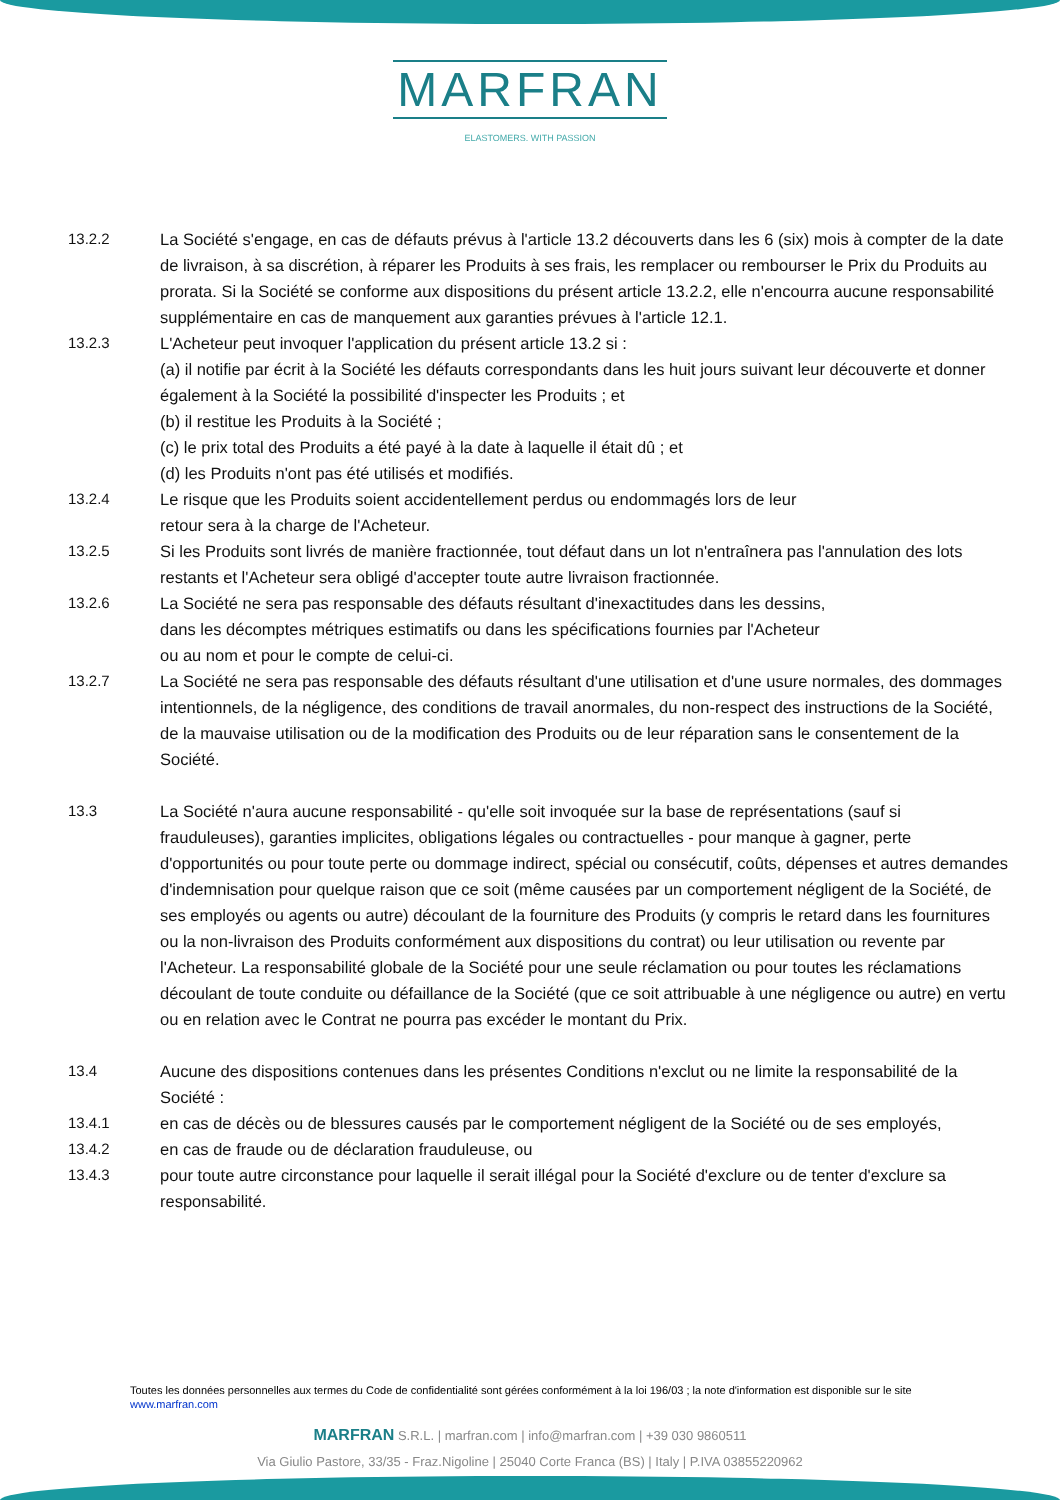MARFRAN
ELASTOMERS. WITH PASSION
13.2.2 La Société s'engage, en cas de défauts prévus à l'article 13.2 découverts dans les 6 (six) mois à compter de la date de livraison, à sa discrétion, à réparer les Produits à ses frais, les remplacer ou rembourser le Prix du Produits au prorata. Si la Société se conforme aux dispositions du présent article 13.2.2, elle n'encourra aucune responsabilité supplémentaire en cas de manquement aux garanties prévues à l'article 12.1.
13.2.3 L'Acheteur peut invoquer l'application du présent article 13.2 si :
(a) il notifie par écrit à la Société les défauts correspondants dans les huit jours suivant leur découverte et donner également à la Société la possibilité d'inspecter les Produits ; et
(b) il restitue les Produits à la Société ;
(c) le prix total des Produits a été payé à la date à laquelle il était dû ; et
(d) les Produits n'ont pas été utilisés et modifiés.
13.2.4 Le risque que les Produits soient accidentellement perdus ou endommagés lors de leur
retour sera à la charge de l'Acheteur.
13.2.5 Si les Produits sont livrés de manière fractionnée, tout défaut dans un lot n'entraînera pas l'annulation des lots restants et l'Acheteur sera obligé d'accepter toute autre livraison fractionnée.
13.2.6 La Société ne sera pas responsable des défauts résultant d'inexactitudes dans les dessins,
dans les décomptes métriques estimatifs ou dans les spécifications fournies par l'Acheteur
ou au nom et pour le compte de celui-ci.
13.2.7 La Société ne sera pas responsable des défauts résultant d'une utilisation et d'une usure normales, des dommages intentionnels, de la négligence, des conditions de travail anormales, du non-respect des instructions de la Société, de la mauvaise utilisation ou de la modification des Produits ou de leur réparation sans le consentement de la Société.
13.3 La Société n'aura aucune responsabilité - qu'elle soit invoquée sur la base de représentations (sauf si frauduleuses), garanties implicites, obligations légales ou contractuelles - pour manque à gagner, perte d'opportunités ou pour toute perte ou dommage indirect, spécial ou consécutif, coûts, dépenses et autres demandes d'indemnisation pour quelque raison que ce soit (même causées par un comportement négligent de la Société, de ses employés ou agents ou autre) découlant de la fourniture des Produits (y compris le retard dans les fournitures ou la non-livraison des Produits conformément aux dispositions du contrat) ou leur utilisation ou revente par l'Acheteur. La responsabilité globale de la Société pour une seule réclamation ou pour toutes les réclamations découlant de toute conduite ou défaillance de la Société (que ce soit attribuable à une négligence ou autre) en vertu ou en relation avec le Contrat ne pourra pas excéder le montant du Prix.
13.4 Aucune des dispositions contenues dans les présentes Conditions n'exclut ou ne limite la responsabilité de la Société :
13.4.1 en cas de décès ou de blessures causés par le comportement négligent de la Société ou de ses employés,
13.4.2 en cas de fraude ou de déclaration frauduleuse, ou
13.4.3 pour toute autre circonstance pour laquelle il serait illégal pour la Société d'exclure ou de tenter d'exclure sa responsabilité.
Toutes les données personnelles aux termes du Code de confidentialité sont gérées conformément à la loi 196/03 ; la note d'information est disponible sur le site www.marfran.com
MARFRAN S.R.L. | marfran.com | info@marfran.com | +39 030 9860511
Via Giulio Pastore, 33/35 - Fraz.Nigoline | 25040 Corte Franca (BS) | Italy | P.IVA 03855220962